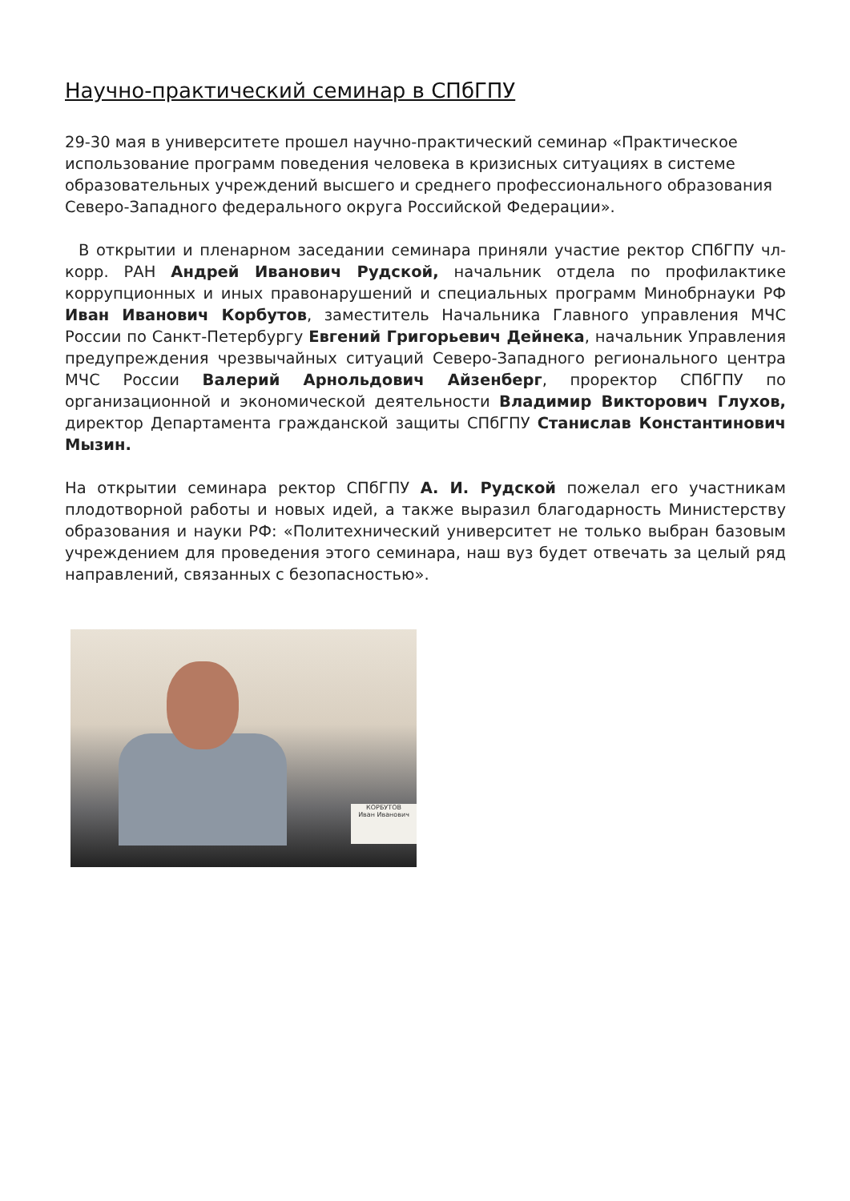Научно-практический семинар в СПбГПУ
29-30 мая в университете прошел научно-практический семинар «Практическое использование программ поведения человека в кризисных ситуациях в системе образовательных учреждений высшего и среднего профессионального образования Северо-Западного федерального округа Российской Федерации».
В открытии и пленарном заседании семинара приняли участие ректор СПбГПУ чл-корр. РАН Андрей Иванович Рудской, начальник отдела по профилактике коррупционных и иных правонарушений и специальных программ Минобрнауки РФ Иван Иванович Корбутов, заместитель Начальника Главного управления МЧС России по Санкт-Петербургу Евгений Григорьевич Дейнека, начальник Управления предупреждения чрезвычайных ситуаций Северо-Западного регионального центра МЧС России Валерий Арнольдович Айзенберг, проректор СПбГПУ по организационной и экономической деятельности Владимир Викторович Глухов, директор Департамента гражданской защиты СПбГПУ Станислав Константинович Мызин.
На открытии семинара ректор СПбГПУ А. И. Рудской пожелал его участникам плодотворной работы и новых идей, а также выразил благодарность Министерству образования и науки РФ: «Политехнический университет не только выбран базовым учреждением для проведения этого семинара, наш вуз будет отвечать за целый ряд направлений, связанных с безопасностью».
КОРБУТОВ
Иван Иванович